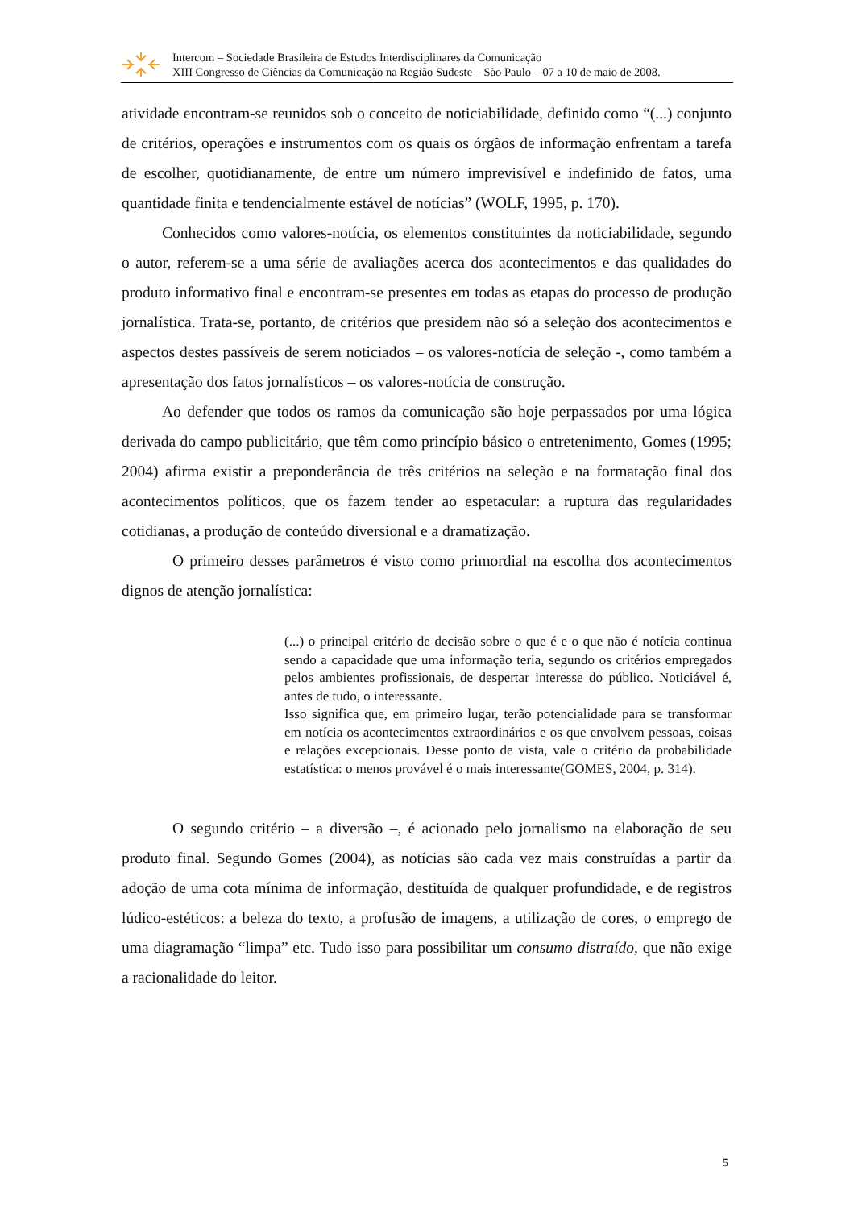Intercom – Sociedade Brasileira de Estudos Interdisciplinares da Comunicação
XIII Congresso de Ciências da Comunicação na Região Sudeste – São Paulo – 07 a 10 de maio de 2008.
atividade encontram-se reunidos sob o conceito de noticiabilidade, definido como “(...) conjunto de critérios, operações e instrumentos com os quais os órgãos de informação enfrentam a tarefa de escolher, quotidianamente, de entre um número imprevisível e indefinido de fatos, uma quantidade finita e tendencialmente estável de notícias” (WOLF, 1995, p. 170).
Conhecidos como valores-notícia, os elementos constituintes da noticiabilidade, segundo o autor, referem-se a uma série de avaliações acerca dos acontecimentos e das qualidades do produto informativo final e encontram-se presentes em todas as etapas do processo de produção jornalística. Trata-se, portanto, de critérios que presidem não só a seleção dos acontecimentos e aspectos destes passíveis de serem noticiados – os valores-notícia de seleção -, como também a apresentação dos fatos jornalísticos – os valores-notícia de construção.
Ao defender que todos os ramos da comunicação são hoje perpassados por uma lógica derivada do campo publicitário, que têm como princípio básico o entretenimento, Gomes (1995; 2004) afirma existir a preponderância de três critérios na seleção e na formatação final dos acontecimentos políticos, que os fazem tender ao espetacular: a ruptura das regularidades cotidianas, a produção de conteúdo diversional e a dramatização.
O primeiro desses parâmetros é visto como primordial na escolha dos acontecimentos dignos de atenção jornalística:
(...) o principal critério de decisão sobre o que é e o que não é notícia continua sendo a capacidade que uma informação teria, segundo os critérios empregados pelos ambientes profissionais, de despertar interesse do público. Noticiável é, antes de tudo, o interessante.
Isso significa que, em primeiro lugar, terão potencialidade para se transformar em notícia os acontecimentos extraordinários e os que envolvem pessoas, coisas e relações excepcionais. Desse ponto de vista, vale o critério da probabilidade estatística: o menos provável é o mais interessante(GOMES, 2004, p. 314).
O segundo critério – a diversão –, é acionado pelo jornalismo na elaboração de seu produto final. Segundo Gomes (2004), as notícias são cada vez mais construídas a partir da adoção de uma cota mínima de informação, destituída de qualquer profundidade, e de registros lúdico-estéticos: a beleza do texto, a profusão de imagens, a utilização de cores, o emprego de uma diagramação “limpa” etc. Tudo isso para possibilitar um consumo distraído, que não exige a racionalidade do leitor.
5